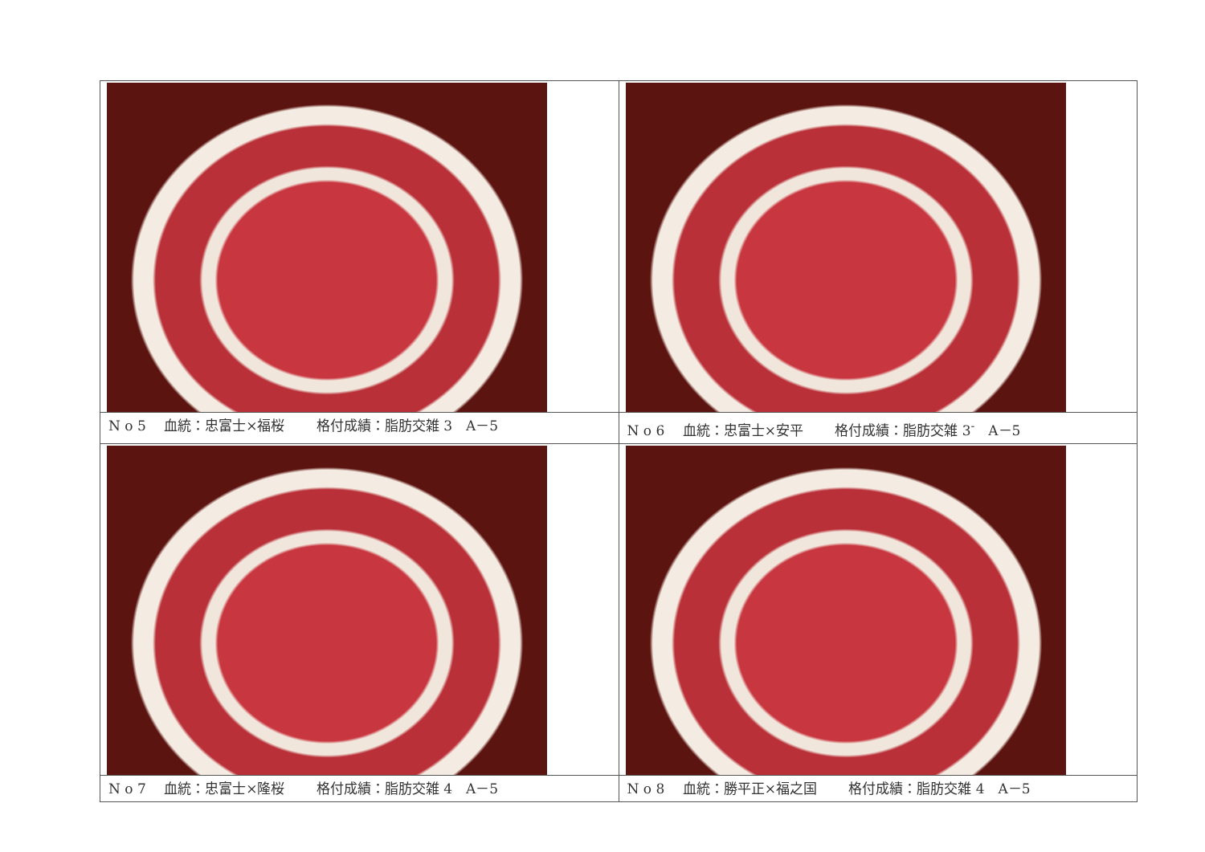| N o 5 血統：忠富士×福桜 格付成績：脂肪交雑 3 A－5 | N o 6 血統：忠富士×安平 格付成績：脂肪交雑 3<sup>-</sup> A－5 |
| N o 7 血統：忠富士×隆桜 格付成績：脂肪交雑 4 A－5 | N o 8 血統：勝平正×福之国 格付成績：脂肪交雑 4 A－5 |